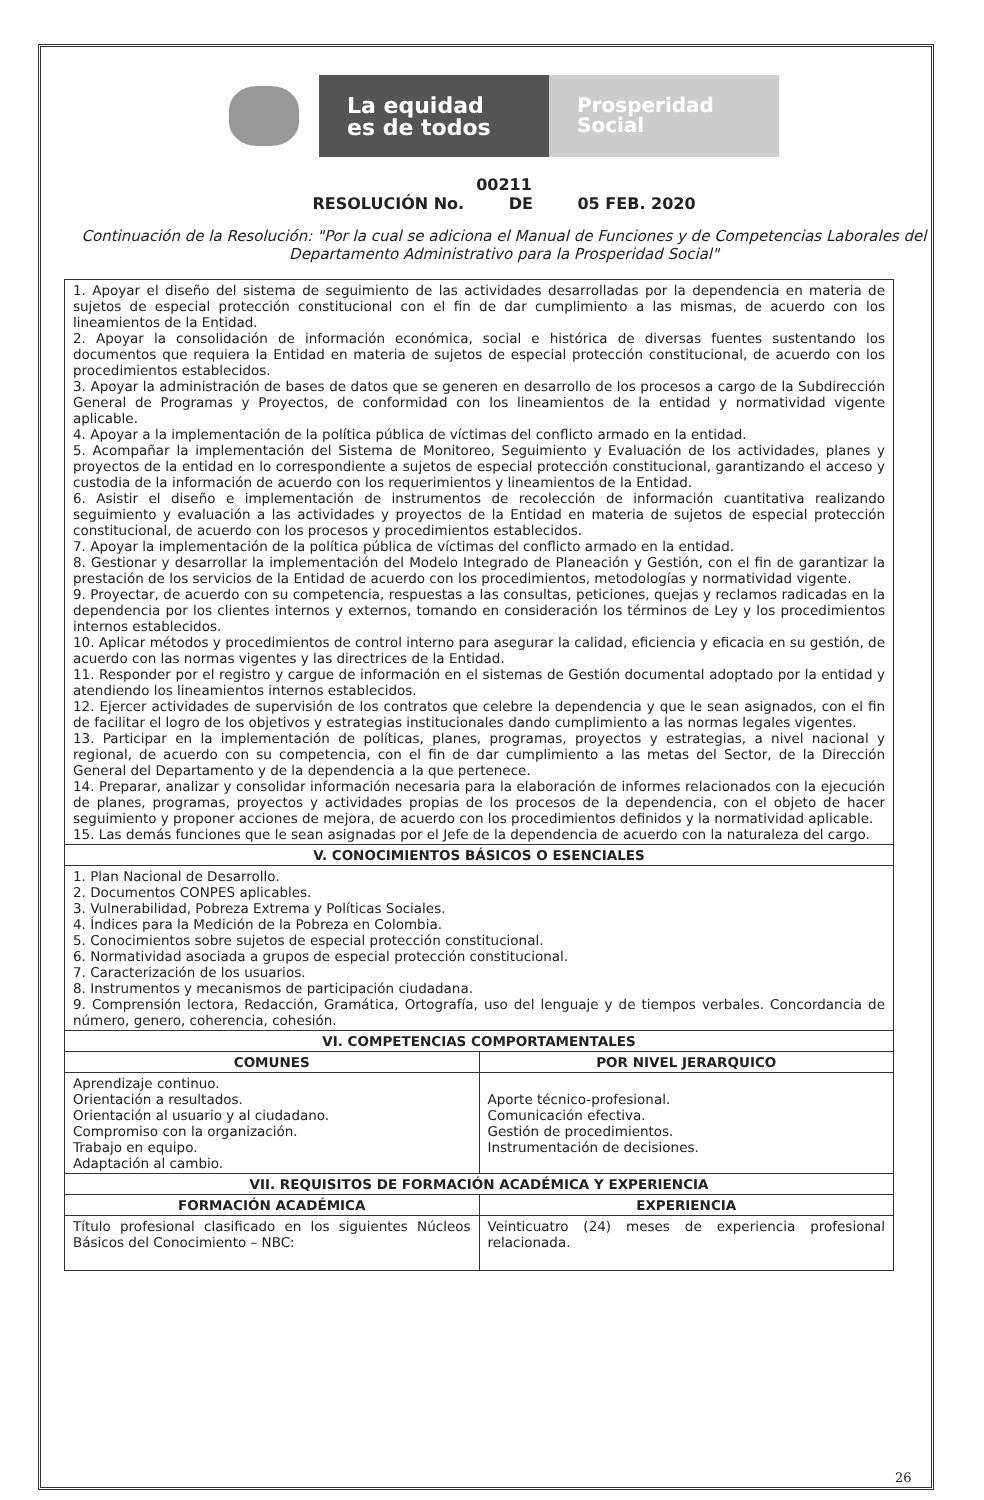La equidad
es de todos
Prosperidad
Social
00211
RESOLUCIÓN No. DE 05 FEB. 2020
Continuación de la Resolución: "Por la cual se adiciona el Manual de Funciones y de Competencias Laborales del Departamento Administrativo para la Prosperidad Social"
| 1. Apoyar el diseño del sistema de seguimiento de las actividades desarrolladas por la dependencia en materia de sujetos de especial protección constitucional con el fin de dar cumplimiento a las mismas, de acuerdo con los lineamientos de la Entidad. 2. Apoyar la consolidación de información económica, social e histórica de diversas fuentes sustentando los documentos que requiera la Entidad en materia de sujetos de especial protección constitucional, de acuerdo con los procedimientos establecidos. 3. Apoyar la administración de bases de datos que se generen en desarrollo de los procesos a cargo de la Subdirección General de Programas y Proyectos, de conformidad con los lineamientos de la entidad y normatividad vigente aplicable. 4. Apoyar a la implementación de la política pública de víctimas del conflicto armado en la entidad. 5. Acompañar la implementación del Sistema de Monitoreo, Seguimiento y Evaluación de los actividades, planes y proyectos de la entidad en lo correspondiente a sujetos de especial protección constitucional, garantizando el acceso y custodia de la información de acuerdo con los requerimientos y lineamientos de la Entidad. 6. Asistir el diseño e implementación de instrumentos de recolección de información cuantitativa realizando seguimiento y evaluación a las actividades y proyectos de la Entidad en materia de sujetos de especial protección constitucional, de acuerdo con los procesos y procedimientos establecidos. 7. Apoyar la implementación de la política pública de víctimas del conflicto armado en la entidad. 8. Gestionar y desarrollar la implementación del Modelo Integrado de Planeación y Gestión, con el fin de garantizar la prestación de los servicios de la Entidad de acuerdo con los procedimientos, metodologías y normatividad vigente. 9. Proyectar, de acuerdo con su competencia, respuestas a las consultas, peticiones, quejas y reclamos radicadas en la dependencia por los clientes internos y externos, tomando en consideración los términos de Ley y los procedimientos internos establecidos. 10. Aplicar métodos y procedimientos de control interno para asegurar la calidad, eficiencia y eficacia en su gestión, de acuerdo con las normas vigentes y las directrices de la Entidad. 11. Responder por el registro y cargue de información en el sistemas de Gestión documental adoptado por la entidad y atendiendo los lineamientos internos establecidos. 12. Ejercer actividades de supervisión de los contratos que celebre la dependencia y que le sean asignados, con el fin de facilitar el logro de los objetivos y estrategias institucionales dando cumplimiento a las normas legales vigentes. 13. Participar en la implementación de políticas, planes, programas, proyectos y estrategias, a nivel nacional y regional, de acuerdo con su competencia, con el fin de dar cumplimiento a las metas del Sector, de la Dirección General del Departamento y de la dependencia a la que pertenece. 14. Preparar, analizar y consolidar información necesaria para la elaboración de informes relacionados con la ejecución de planes, programas, proyectos y actividades propias de los procesos de la dependencia, con el objeto de hacer seguimiento y proponer acciones de mejora, de acuerdo con los procedimientos definidos y la normatividad aplicable. 15. Las demás funciones que le sean asignadas por el Jefe de la dependencia de acuerdo con la naturaleza del cargo. | |
| V. CONOCIMIENTOS BÁSICOS O ESENCIALES | |
| 1. Plan Nacional de Desarrollo. 2. Documentos CONPES aplicables. 3. Vulnerabilidad, Pobreza Extrema y Políticas Sociales. 4. Índices para la Medición de la Pobreza en Colombia. 5. Conocimientos sobre sujetos de especial protección constitucional. 6. Normatividad asociada a grupos de especial protección constitucional. 7. Caracterización de los usuarios. 8. Instrumentos y mecanismos de participación ciudadana. 9. Comprensión lectora, Redacción, Gramática, Ortografía, uso del lenguaje y de tiempos verbales. Concordancia de número, genero, coherencia, cohesión. | |
| VI. COMPETENCIAS COMPORTAMENTALES | |
| COMUNES | POR NIVEL JERARQUICO |
| Aprendizaje continuo. Orientación a resultados. Orientación al usuario y al ciudadano. Compromiso con la organización. Trabajo en equipo. Adaptación al cambio. | Aporte técnico-profesional. Comunicación efectiva. Gestión de procedimientos. Instrumentación de decisiones. |
| VII. REQUISITOS DE FORMACIÓN ACADÉMICA Y EXPERIENCIA | |
| FORMACIÓN ACADÉMICA | EXPERIENCIA |
| Título profesional clasificado en los siguientes Núcleos Básicos del Conocimiento – NBC: | Veinticuatro (24) meses de experiencia profesional relacionada. |
26